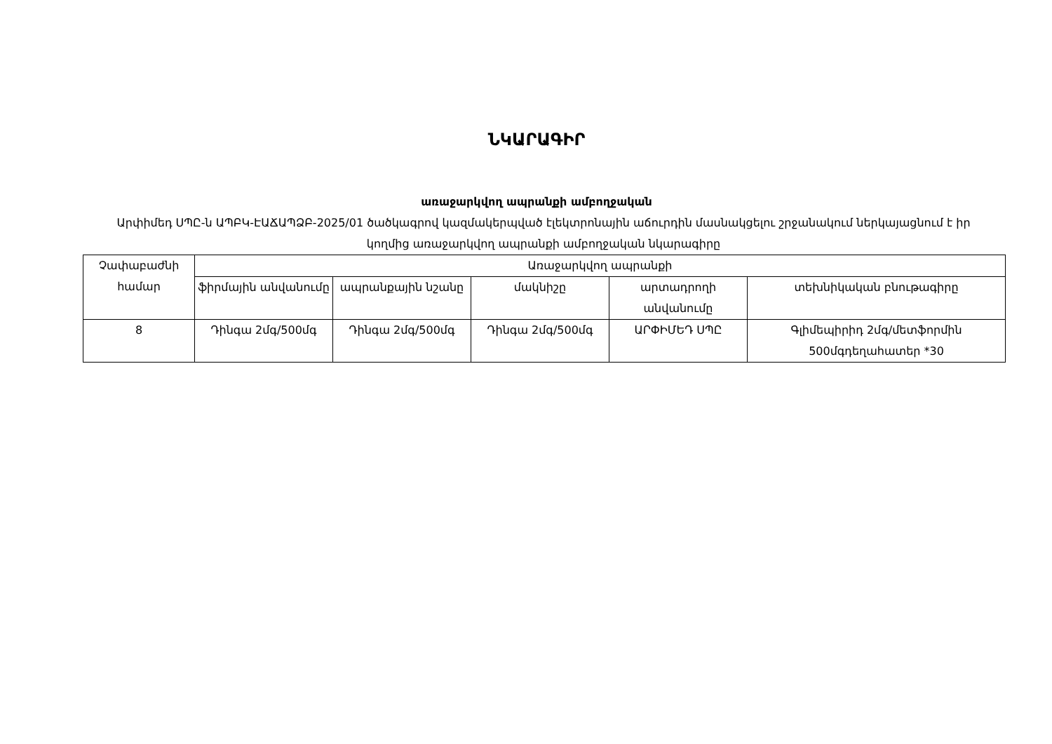ՆԿԱՐԱԳԻՐ
առաջարկվող ապրանքի ամբողջական
Արփիմեդ ՍՊԸ-ն ԱՊԲԿ-ԷԱՃԱՊՁԲ-2025/01 ծածկագրով կազմակերպված էլեկտրոնային աճուրդին մասնակցելու շրջանակում ներկայացնում է իր կողմից առաջարկվող ապրանքի ամբողջական նկարագիրը
| Չափաբաժնի համար | Առաջարկվող ապրանքի | | | | |
| --- | --- | --- | --- | --- | --- |
| | ֆիրմային անվանումը | ապրանքային նշանը | մակնիշը | արտադրողի անվանումը | տեխնիկական բնութագիրը |
| 8 | Դինգա 2մգ/500մգ | Դինգա 2մգ/500մգ | Դինգա 2մգ/500մգ | ԱՐՓԻՄԵԴ ՍՊԸ | Գլիմեպիրիդ 2մգ/մետֆորմին 500մգդեղահատեր *30 |